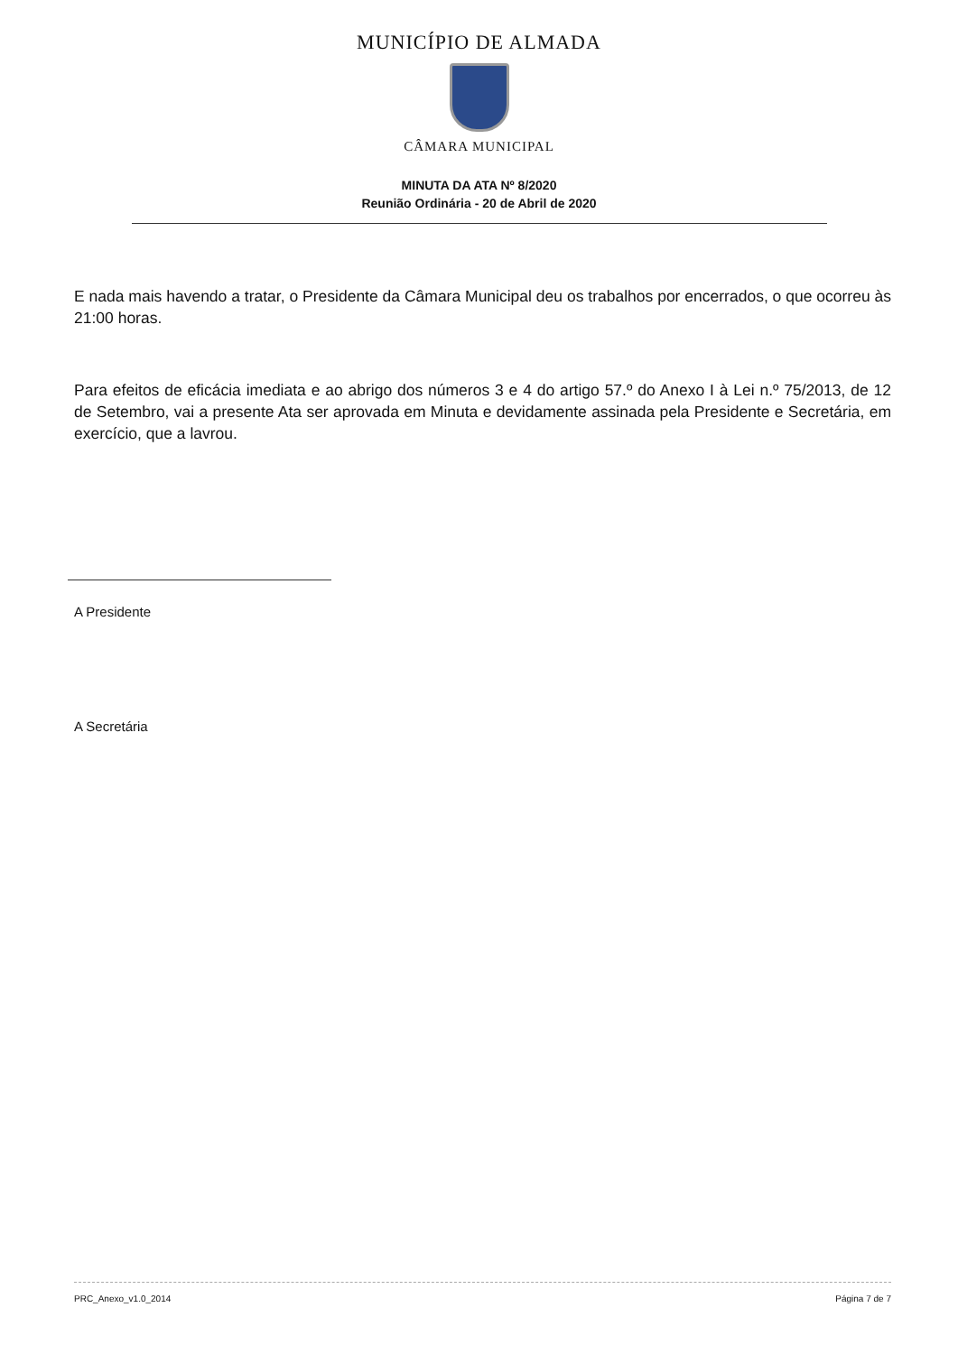MUNICÍPIO DE ALMADA
CÂMARA MUNICIPAL
MINUTA DA ATA Nº 8/2020
Reunião Ordinária - 20 de Abril de 2020
E nada mais havendo a tratar, o Presidente da Câmara Municipal deu os trabalhos por encerrados, o que ocorreu às 21:00 horas.
Para efeitos de eficácia imediata e ao abrigo dos números 3 e 4 do artigo 57.º do Anexo I à Lei n.º 75/2013, de 12 de Setembro, vai a presente Ata ser aprovada em Minuta e devidamente assinada pela Presidente e Secretária, em exercício, que a lavrou.
A Presidente
A Secretária
PRC_Anexo_v1.0_2014 Página 7 de 7